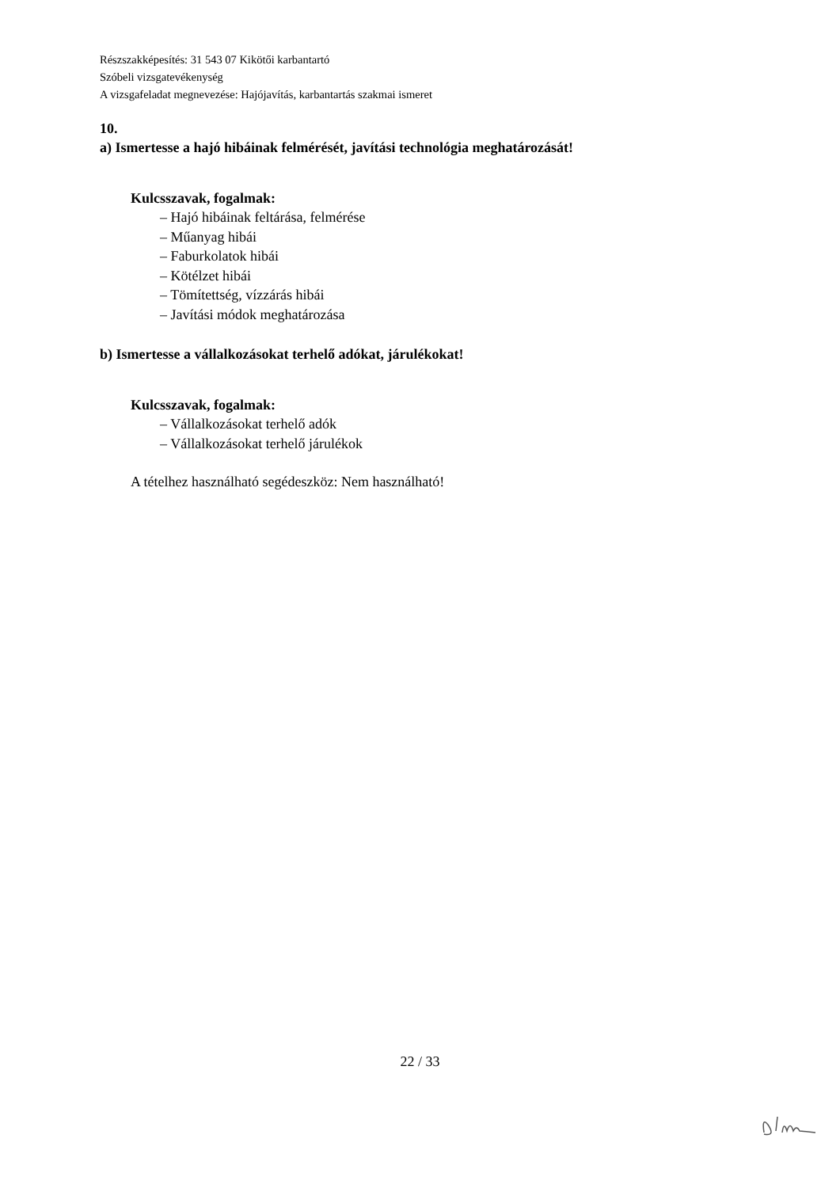Részszakképesítés: 31 543 07 Kikötői karbantartó
Szóbeli vizsgatevékenység
A vizsgafeladat megnevezése: Hajójavítás, karbantartás szakmai ismeret
10.
a) Ismertesse a hajó hibáinak felmérését, javítási technológia meghatározását!
Kulcsszavak, fogalmak:
– Hajó hibáinak feltárása, felmérése
– Műanyag hibái
– Faburkolatok hibái
– Kötélzet hibái
– Tömítettség, vízzárás hibái
– Javítási módok meghatározása
b) Ismertesse a vállalkozásokat terhelő adókat, járulékokat!
Kulcsszavak, fogalmak:
– Vállalkozásokat terhelő adók
– Vállalkozásokat terhelő járulékok
A tételhez használható segédeszköz: Nem használható!
22 / 33